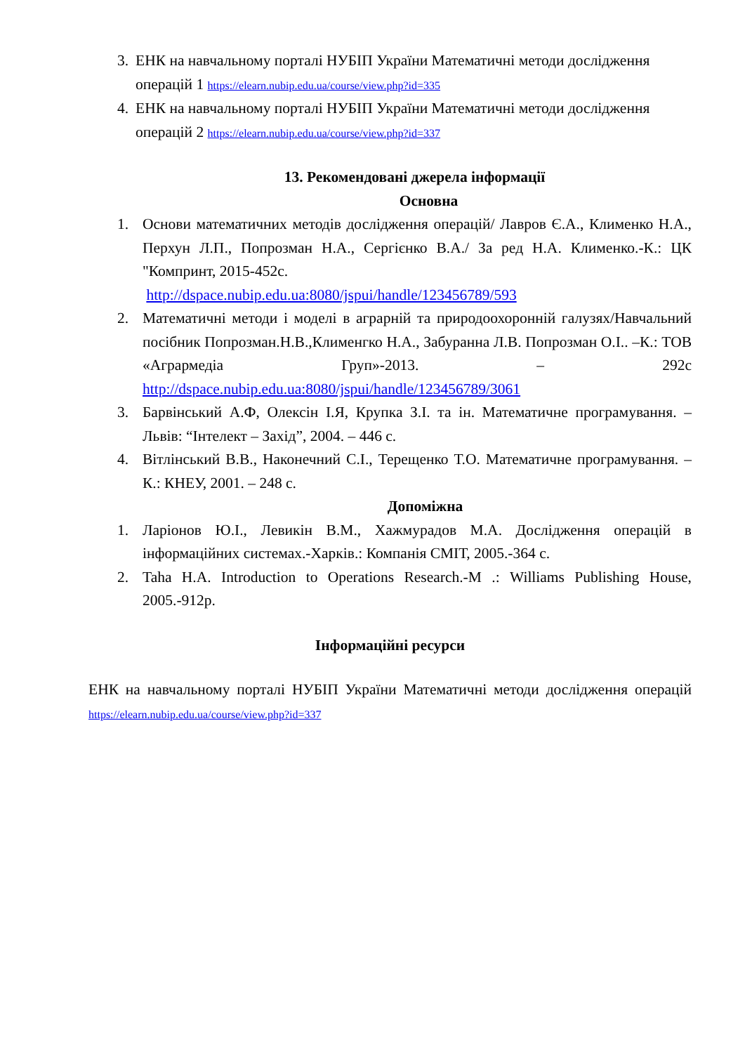3. ЕНК на навчальному порталі НУБІП України Математичні методи дослідження операцій 1 https://elearn.nubip.edu.ua/course/view.php?id=335
4. ЕНК на навчальному порталі НУБІП України Математичні методи дослідження операцій 2 https://elearn.nubip.edu.ua/course/view.php?id=337
13. Рекомендовані джерела інформації
Основна
1. Основи математичних методів дослідження операцій/ Лавров Є.А., Клименко Н.А., Перхун Л.П., Попрозман Н.А., Сергієнко В.А./ За ред Н.А. Клименко.-К.: ЦК "Компринт, 2015-452с.
http://dspace.nubip.edu.ua:8080/jspui/handle/123456789/593
2. Математичні методи і моделі в аграрній та природоохоронній галузях/Навчальний посібник Попрозман.Н.В.,Клименгко Н.А., Забуранна Л.В. Попрозман О.І.. –К.: ТОВ «Агрармедіа Груп»-2013. – 292с http://dspace.nubip.edu.ua:8080/jspui/handle/123456789/3061
3. Барвінський А.Ф, Олексін І.Я, Крупка З.І. та ін. Математичне програмування. – Львів: “Інтелект – Захід”, 2004. – 446 с.
4. Вітлінський В.В., Наконечний С.І., Терещенко Т.О. Математичне програмування. – К.: КНЕУ, 2001. – 248 с.
Допоміжна
1. Ларіонов Ю.І., Левикін В.М., Хажмурадов М.А. Дослідження операцій в інформаційних системах.-Харків.: Компанія СМІТ, 2005.-364 с.
2. Taha H.A. Introduction to Operations Research.-М .: Williams Publishing House, 2005.-912р.
Інформаційні ресурси
ЕНК на навчальному порталі НУБІП України Математичні методи дослідження операцій https://elearn.nubip.edu.ua/course/view.php?id=337